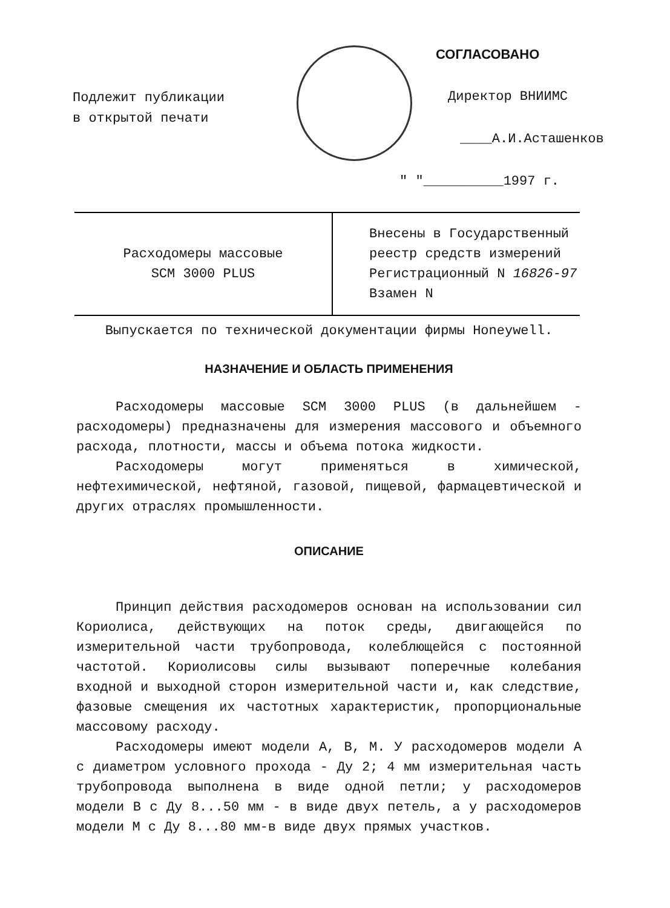Подлежит публикации
в открытой печати
СОГЛАСОВАНО
Директор ВНИИМС
____А.И.Асташенков
" "__________1997 г.
| Расходомеры массовые SCM 3000 PLUS | Внесены в Государственный реестр средств измерений Регистрационный N 16826-97 Взамен N |
Выпускается по технической документации фирмы Honeywell.
НАЗНАЧЕНИЕ И ОБЛАСТЬ ПРИМЕНЕНИЯ
Расходомеры массовые SCM 3000 PLUS (в дальнейшем - расходомеры) предназначены для измерения массового и объемного расхода, плотности, массы и объема потока жидкости.
Расходомеры могут применяться в химической, нефтехимической, нефтяной, газовой, пищевой, фармацевтической и других отраслях промышленности.
ОПИСАНИЕ
Принцип действия расходомеров основан на использовании сил Кориолиса, действующих на поток среды, двигающейся по измерительной части трубопровода, колеблющейся с постоянной частотой. Кориолисовы силы вызывают поперечные колебания входной и выходной сторон измерительной части и, как следствие, фазовые смещения их частотных характеристик, пропорциональные массовому расходу.
Расходомеры имеют модели А, В, М. У расходомеров модели А с диаметром условного прохода - Ду 2; 4 мм измерительная часть трубопровода выполнена в виде одной петли; у расходомеров модели В с Ду 8...50 мм - в виде двух петель, а у расходомеров модели М с Ду 8...80 мм-в виде двух прямых участков.